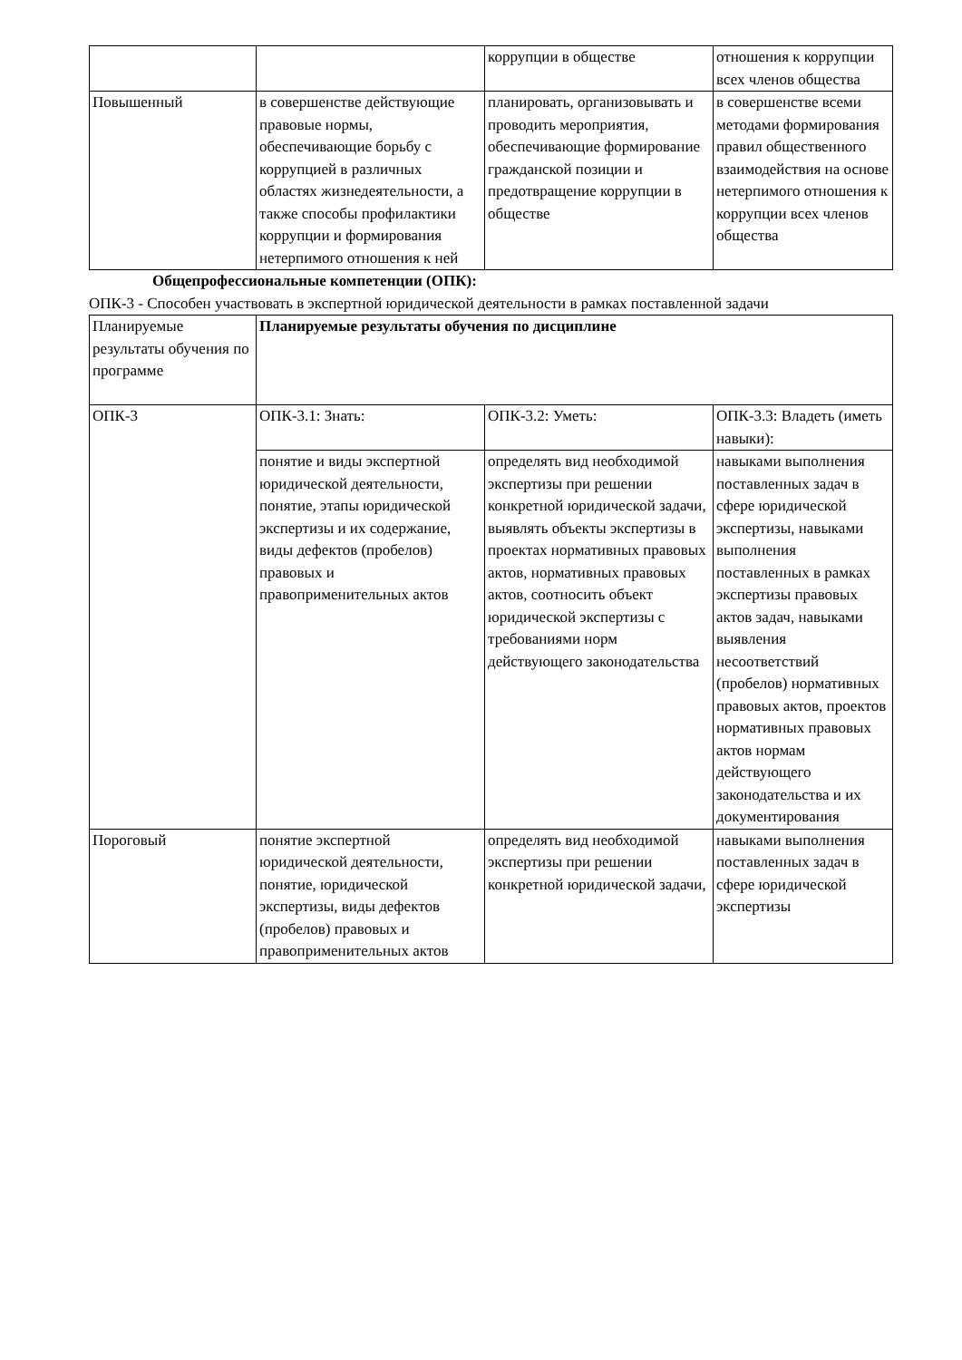| | | коррупции в обществе | отношения к коррупции всех членов общества |
| Повышенный | в совершенстве действующие правовые нормы, обеспечивающие борьбу с коррупцией в различных областях жизнедеятельности, а также способы профилактики коррупции и формирования нетерпимого отношения к ней | планировать, организовывать и проводить мероприятия, обеспечивающие формирование гражданской позиции и предотвращение коррупции в обществе | в совершенстве всеми методами формирования правил общественного взаимодействия на основе нетерпимого отношения к коррупции всех членов общества |
Общепрофессиональные компетенции (ОПК):
ОПК-3 - Способен участвовать в экспертной юридической деятельности в рамках поставленной задачи
| Планируемые результаты обучения по программе | Планируемые результаты обучения по дисциплине | | |
| ОПК-3 | ОПК-3.1: Знать: | ОПК-3.2: Уметь: | ОПК-3.3: Владеть (иметь навыки): |
| | понятие и виды экспертной юридической деятельности, понятие, этапы юридической экспертизы и их содержание, виды дефектов (пробелов) правовых и правоприменительных актов | определять вид необходимой экспертизы при решении конкретной юридической задачи, выявлять объекты экспертизы в проектах нормативных правовых актов, нормативных правовых актов, соотносить объект юридической экспертизы с требованиями норм действующего законодательства | навыками выполнения поставленных задач в сфере юридической экспертизы, навыками выполнения поставленных в рамках экспертизы правовых актов задач, навыками выявления несоответствий (пробелов) нормативных правовых актов, проектов нормативных правовых актов нормам действующего законодательства и их документирования |
| Пороговый | понятие экспертной юридической деятельности, понятие, юридической экспертизы, виды дефектов (пробелов) правовых и правоприменительных актов | определять вид необходимой экспертизы при решении конкретной юридической задачи, | навыками выполнения поставленных задач в сфере юридической экспертизы |